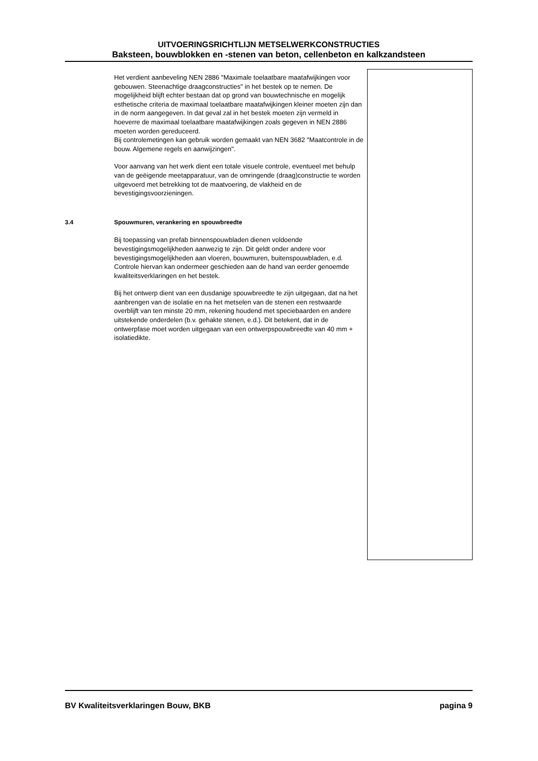UITVOERINGSRICHTLIJN METSELWERKCONSTRUCTIES
Baksteen, bouwblokken en -stenen van beton, cellenbeton en kalkzandsteen
Het verdient aanbeveling NEN 2886 "Maximale toelaatbare maatafwijkingen voor gebouwen. Steenachtige draagconstructies" in het bestek op te nemen. De mogelijkheid blijft echter bestaan dat op grond van bouwtechnische en mogelijk esthetische criteria de maximaal toelaatbare maatafwijkingen kleiner moeten zijn dan in de norm aangegeven. In dat geval zal in het bestek moeten zijn vermeld in hoeverre de maximaal toelaatbare maatafwijkingen zoals gegeven in NEN 2886 moeten worden gereduceerd.
Bij controlemetingen kan gebruik worden gemaakt van NEN 3682 "Maatcontrole in de bouw. Algemene regels en aanwijzingen".
Voor aanvang van het werk dient een totale visuele controle, eventueel met behulp van de geëigende meetapparatuur, van de omringende (draag)constructie te worden uitgevoerd met betrekking tot de maatvoering, de vlakheid en de bevestigingsvoorzieningen.
3.4 Spouwmuren, verankering en spouwbreedte
Bij toepassing van prefab binnenspouwbladen dienen voldoende bevestigingsmogelijkheden aanwezig te zijn. Dit geldt onder andere voor bevestigingsmogelijkheden aan vloeren, bouwmuren, buitenspouwbladen, e.d.
Controle hiervan kan ondermeer geschieden aan de hand van eerder genoemde kwaliteitsverklaringen en het bestek.
Bij het ontwerp dient van een dusdanige spouwbreedte te zijn uitgegaan, dat na het aanbrengen van de isolatie en na het metselen van de stenen een restwaarde overblijft van ten minste 20 mm, rekening houdend met speciebaarden en andere uitstekende onderdelen (b.v. gehakte stenen, e.d.). Dit betekent, dat in de ontwerpfase moet worden uitgegaan van een ontwerpspouwbreedte van 40 mm + isolatiedikte.
BV Kwaliteitsverklaringen Bouw, BKB pagina 9